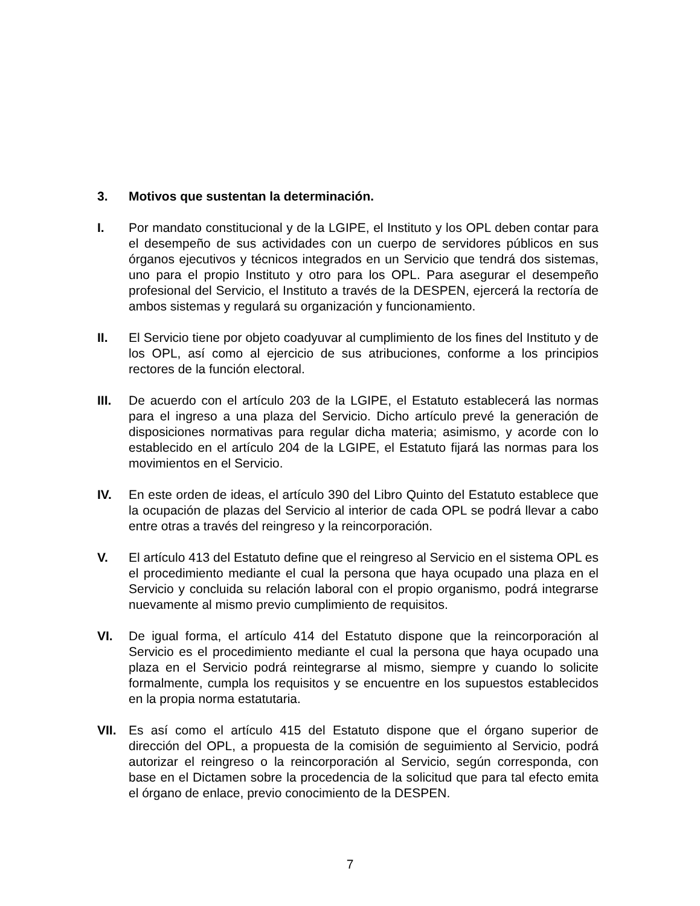3. Motivos que sustentan la determinación.
I. Por mandato constitucional y de la LGIPE, el Instituto y los OPL deben contar para el desempeño de sus actividades con un cuerpo de servidores públicos en sus órganos ejecutivos y técnicos integrados en un Servicio que tendrá dos sistemas, uno para el propio Instituto y otro para los OPL. Para asegurar el desempeño profesional del Servicio, el Instituto a través de la DESPEN, ejercerá la rectoría de ambos sistemas y regulará su organización y funcionamiento.
II. El Servicio tiene por objeto coadyuvar al cumplimiento de los fines del Instituto y de los OPL, así como al ejercicio de sus atribuciones, conforme a los principios rectores de la función electoral.
III. De acuerdo con el artículo 203 de la LGIPE, el Estatuto establecerá las normas para el ingreso a una plaza del Servicio. Dicho artículo prevé la generación de disposiciones normativas para regular dicha materia; asimismo, y acorde con lo establecido en el artículo 204 de la LGIPE, el Estatuto fijará las normas para los movimientos en el Servicio.
IV. En este orden de ideas, el artículo 390 del Libro Quinto del Estatuto establece que la ocupación de plazas del Servicio al interior de cada OPL se podrá llevar a cabo entre otras a través del reingreso y la reincorporación.
V. El artículo 413 del Estatuto define que el reingreso al Servicio en el sistema OPL es el procedimiento mediante el cual la persona que haya ocupado una plaza en el Servicio y concluida su relación laboral con el propio organismo, podrá integrarse nuevamente al mismo previo cumplimiento de requisitos.
VI. De igual forma, el artículo 414 del Estatuto dispone que la reincorporación al Servicio es el procedimiento mediante el cual la persona que haya ocupado una plaza en el Servicio podrá reintegrarse al mismo, siempre y cuando lo solicite formalmente, cumpla los requisitos y se encuentre en los supuestos establecidos en la propia norma estatutaria.
VII. Es así como el artículo 415 del Estatuto dispone que el órgano superior de dirección del OPL, a propuesta de la comisión de seguimiento al Servicio, podrá autorizar el reingreso o la reincorporación al Servicio, según corresponda, con base en el Dictamen sobre la procedencia de la solicitud que para tal efecto emita el órgano de enlace, previo conocimiento de la DESPEN.
7